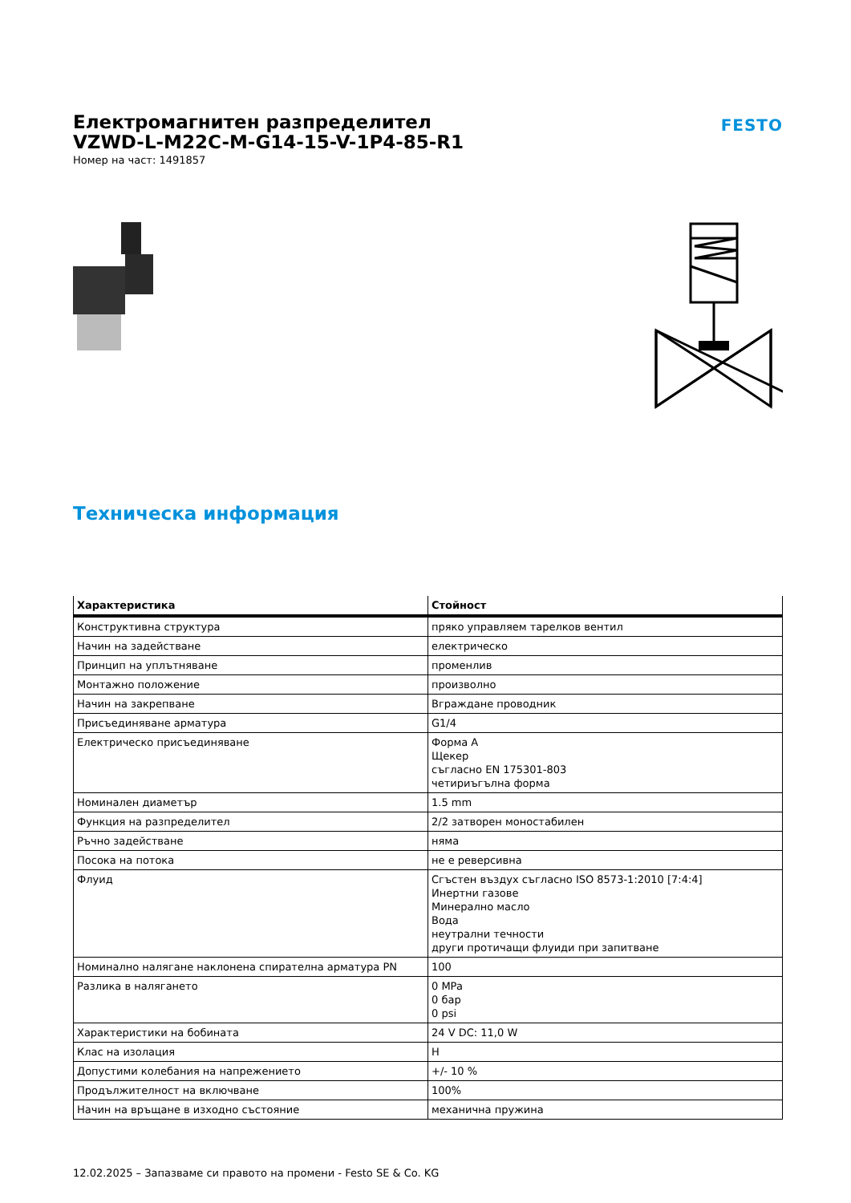Електромагнитен разпределител
VZWD-L-M22C-M-G14-15-V-1P4-85-R1
Номер на част: 1491857
FESTO
Техническа информация
| Характеристика | Стойност |
| --- | --- |
| Конструктивна структура | пряко управляем тарелков вентил |
| Начин на задействане | електрическо |
| Принцип на уплътняване | променлив |
| Монтажно положение | произволно |
| Начин на закрепване | Вграждане проводник |
| Присъединяване арматура | G1/4 |
| Електрическо присъединяване | Форма А Щекер съгласно EN 175301-803 четириъгълна форма |
| Номинален диаметър | 1.5 mm |
| Функция на разпределител | 2/2 затворен моностабилен |
| Ръчно задействане | няма |
| Посока на потока | не е реверсивна |
| Флуид | Сгъстен въздух съгласно ISO 8573-1:2010 [7:4:4] Инертни газове Минерално масло Вода неутрални течности други протичащи флуиди при запитване |
| Номинално налягане наклонена спирателна арматура PN | 100 |
| Разлика в налягането | 0 MPa 0 бар 0 psi |
| Характеристики на бобината | 24 V DC: 11,0 W |
| Клас на изолация | H |
| Допустими колебания на напрежението | +/- 10 % |
| Продължителност на включване | 100% |
| Начин на връщане в изходно състояние | механична пружина |
12.02.2025 – Запазваме си правото на промени - Festo SE & Co. KG